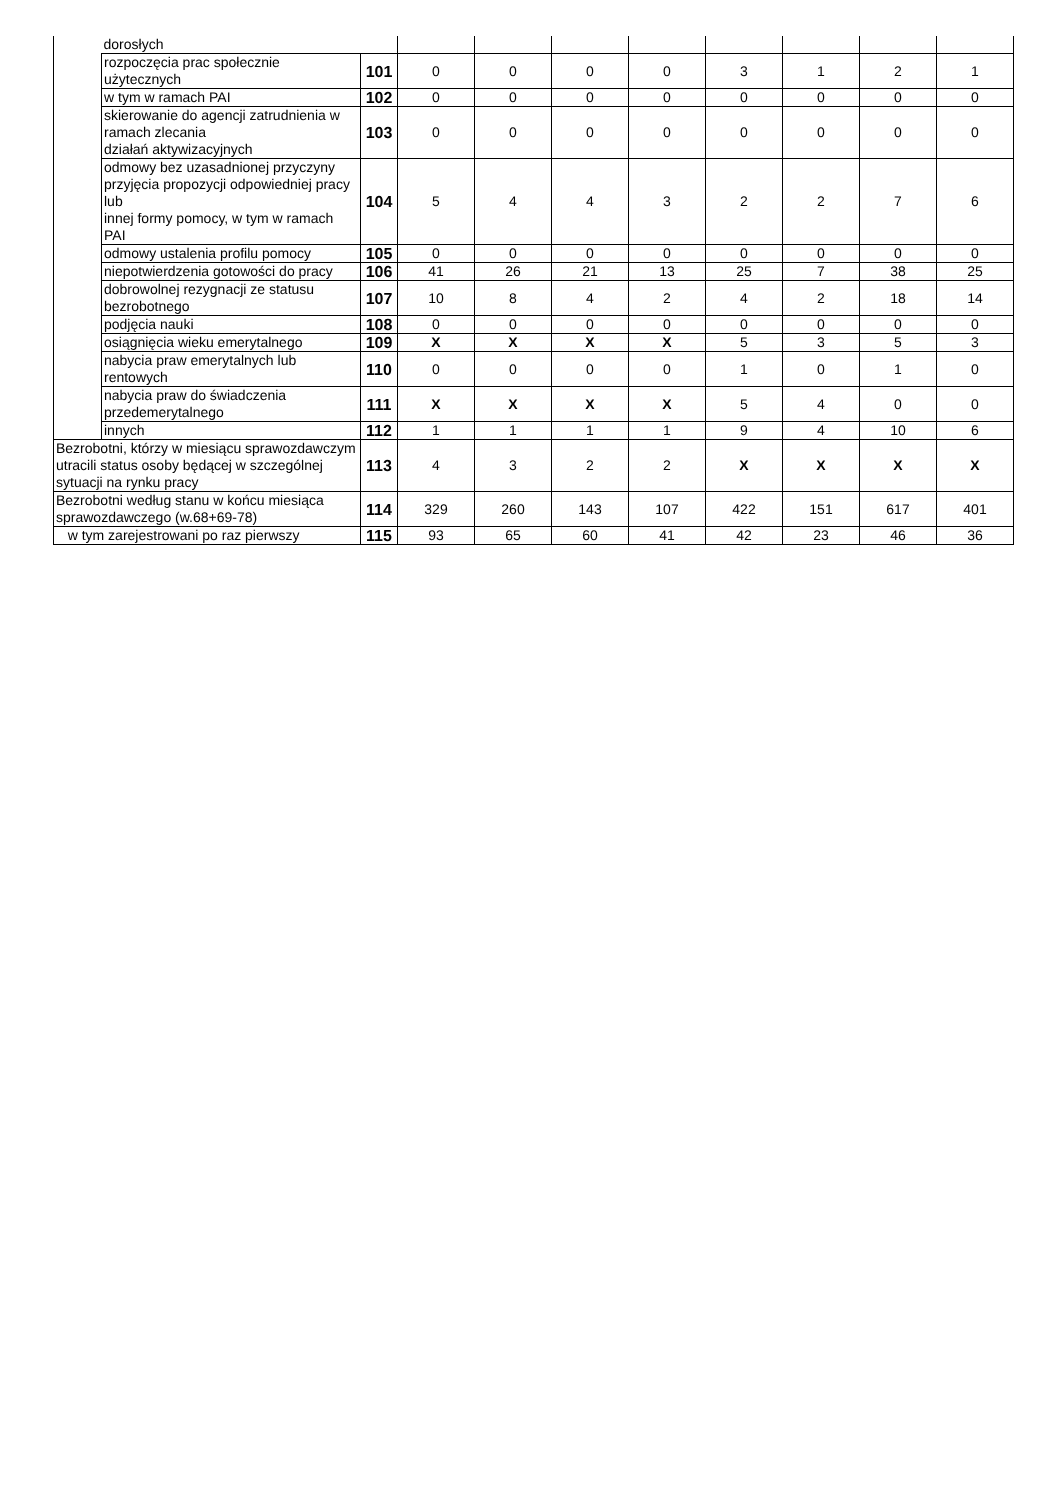| | dorosłych | | | | | | | | | |
| | rozpoczęcia prac społecznie użytecznych | 101 | 0 | 0 | 0 | 0 | 3 | 1 | 2 | 1 |
| | w tym w ramach PAI | 102 | 0 | 0 | 0 | 0 | 0 | 0 | 0 | 0 |
| | skierowanie do agencji zatrudnienia w ramach zlecania działań aktywizacyjnych | 103 | 0 | 0 | 0 | 0 | 0 | 0 | 0 | 0 |
| | odmowy bez uzasadnionej przyczyny przyjęcia propozycji odpowiedniej pracy lub innej formy pomocy, w tym w ramach PAI | 104 | 5 | 4 | 4 | 3 | 2 | 2 | 7 | 6 |
| | odmowy ustalenia profilu pomocy | 105 | 0 | 0 | 0 | 0 | 0 | 0 | 0 | 0 |
| | niepotwierdzenia gotowości do pracy | 106 | 41 | 26 | 21 | 13 | 25 | 7 | 38 | 25 |
| | dobrowolnej rezygnacji ze statusu bezrobotnego | 107 | 10 | 8 | 4 | 2 | 4 | 2 | 18 | 14 |
| | podjęcia nauki | 108 | 0 | 0 | 0 | 0 | 0 | 0 | 0 | 0 |
| | osiągnięcia wieku emerytalnego | 109 | X | X | X | X | 5 | 3 | 5 | 3 |
| | nabycia praw emerytalnych lub rentowych | 110 | 0 | 0 | 0 | 0 | 1 | 0 | 1 | 0 |
| | nabycia praw do świadczenia przedemerytalnego | 111 | X | X | X | X | 5 | 4 | 0 | 0 |
| | innych | 112 | 1 | 1 | 1 | 1 | 9 | 4 | 10 | 6 |
| Bezrobotni, którzy w miesiącu sprawozdawczym utracili status osoby będącej w szczególnej sytuacji na rynku pracy | | 113 | 4 | 3 | 2 | 2 | X | X | X | X |
| Bezrobotni według stanu w końcu miesiąca sprawozdawczego (w.68+69-78) | | 114 | 329 | 260 | 143 | 107 | 422 | 151 | 617 | 401 |
| w tym zarejestrowani po raz pierwszy | | 115 | 93 | 65 | 60 | 41 | 42 | 23 | 46 | 36 |